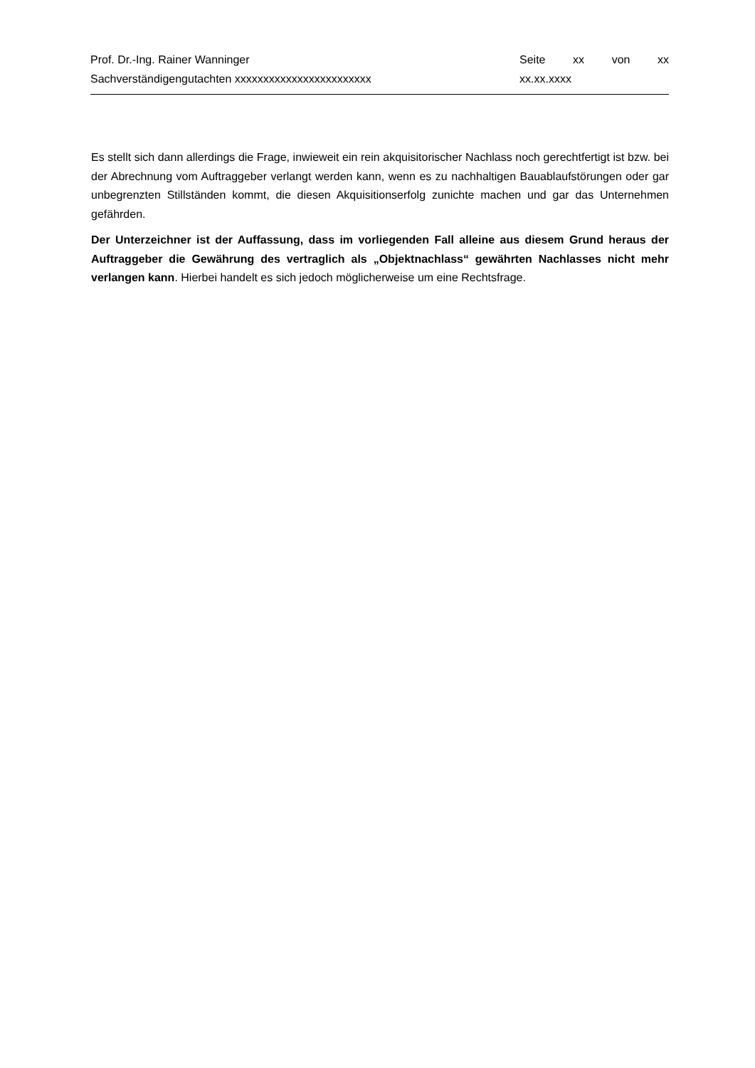Prof. Dr.-Ing. Rainer Wanninger Seite xx von xx
Sachverständigengutachten xxxxxxxxxxxxxxxxxxxxxxxx xx.xx.xxxx
Es stellt sich dann allerdings die Frage, inwieweit ein rein akquisitorischer Nachlass noch gerechtfertigt ist bzw. bei der Abrechnung vom Auftraggeber verlangt werden kann, wenn es zu nachhaltigen Bauablaufstörungen oder gar unbegrenzten Stillständen kommt, die diesen Akquisitionserfolg zunichte machen und gar das Unternehmen gefährden.
Der Unterzeichner ist der Auffassung, dass im vorliegenden Fall alleine aus diesem Grund heraus der Auftraggeber die Gewährung des vertraglich als „Objektnachlass“ gewährten Nachlasses nicht mehr verlangen kann. Hierbei handelt es sich jedoch möglicherweise um eine Rechtsfrage.